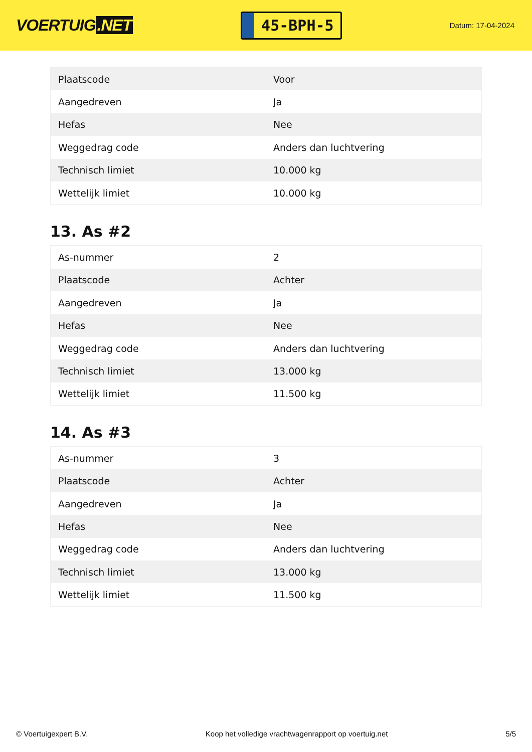VOERTUIG.NET
45-BPH-5
Datum: 17-04-2024
| Plaatscode | Voor |
| Aangedreven | Ja |
| Hefas | Nee |
| Weggedrag code | Anders dan luchtvering |
| Technisch limiet | 10.000 kg |
| Wettelijk limiet | 10.000 kg |
13. As #2
| As-nummer | 2 |
| Plaatscode | Achter |
| Aangedreven | Ja |
| Hefas | Nee |
| Weggedrag code | Anders dan luchtvering |
| Technisch limiet | 13.000 kg |
| Wettelijk limiet | 11.500 kg |
14. As #3
| As-nummer | 3 |
| Plaatscode | Achter |
| Aangedreven | Ja |
| Hefas | Nee |
| Weggedrag code | Anders dan luchtvering |
| Technisch limiet | 13.000 kg |
| Wettelijk limiet | 11.500 kg |
© Voertuigexpert B.V. Koop het volledige vrachtwagenrapport op voertuig.net 5/5